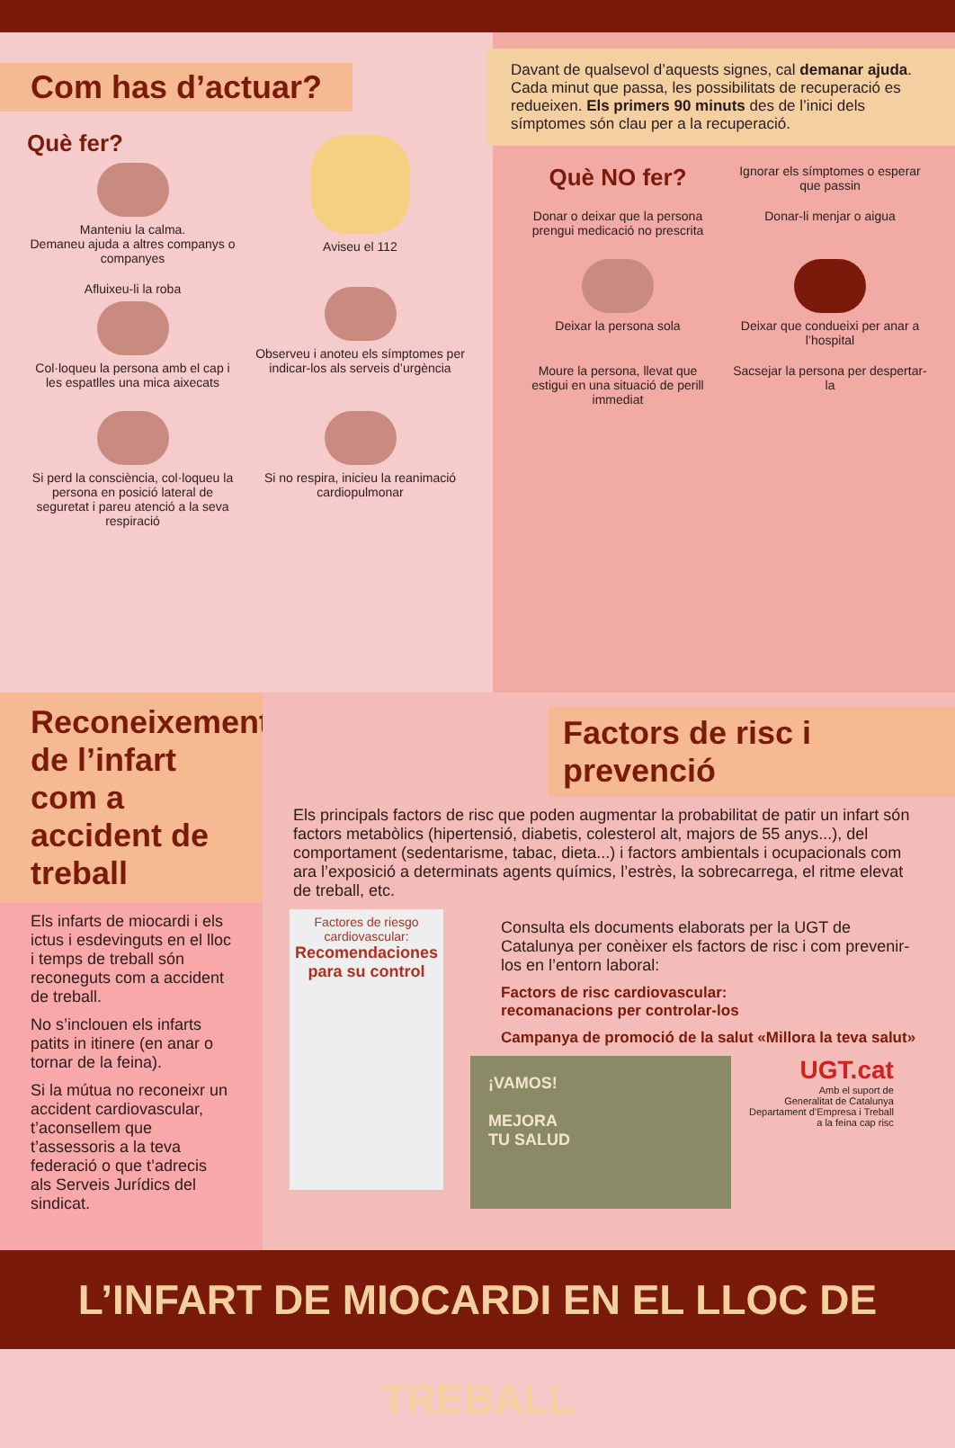Com has d’actuar?
Què fer?
Manteniu la calma.
Demaneu ajuda a altres companys o companyes
Aviseu el 112
Afluixeu-li la roba
Col·loqueu la persona amb el cap i les espatlles una mica aixecats
Observeu i anoteu els símptomes per indicar-los als serveis d’urgència
Si perd la consciència, col·loqueu la persona en posició lateral de seguretat i pareu atenció a la seva respiració
Si no respira, inicieu la reanimació cardiopulmonar
Davant de qualsevol d’aquests signes, cal demanar ajuda. Cada minut que passa, les possibilitats de recuperació es redueixen. Els primers 90 minuts des de l’inici dels símptomes són clau per a la recuperació.
Què NO fer?
Ignorar els símptomes o esperar que passin
Donar o deixar que la persona prengui medicació no prescrita
Donar-li menjar o aigua
Deixar la persona sola
Deixar que condueixi per anar a l’hospital
Moure la persona, llevat que estigui en una situació de perill immediat
Sacsejar la persona per despertar-la
Reconeixement de l’infart com a accident de treball
Els infarts de miocardi i els ictus i esdevinguts en el lloc i temps de treball són reconeguts com a accident de treball.
No s’inclouen els infarts patits in itinere (en anar o tornar de la feina).
Si la mútua no reconeixr un accident cardiovascular, t’aconsellem que t’assessoris a la teva federació o que t’adrecis als Serveis Jurídics del sindicat.
Factors de risc i prevenció
Els principals factors de risc que poden augmentar la probabilitat de patir un infart són factors metabòlics (hipertensió, diabetis, colesterol alt, majors de 55 anys...), del comportament (sedentarisme, tabac, dieta...) i factors ambientals i ocupacionals com ara l’exposició a determinats agents químics, l’estrès, la sobrecarrega, el ritme elevat de treball, etc.
Factores de riesgo cardiovascular:
Recomendaciones para su control
Consulta els documents elaborats per la UGT de Catalunya per conèixer els factors de risc i com prevenir-los en l’entorn laboral:
Factors de risc cardiovascular:
recomanacions per controlar-los
Campanya de promoció de la salut «Millora la teva salut»
¡VAMOS!
MEJORA
TU SALUD
UGT.cat
Amb el suport de
Generalitat de Catalunya
Departament d’Empresa i Treball
a la feina cap risc
L’INFART DE MIOCARDI EN EL LLOC DE TREBALL